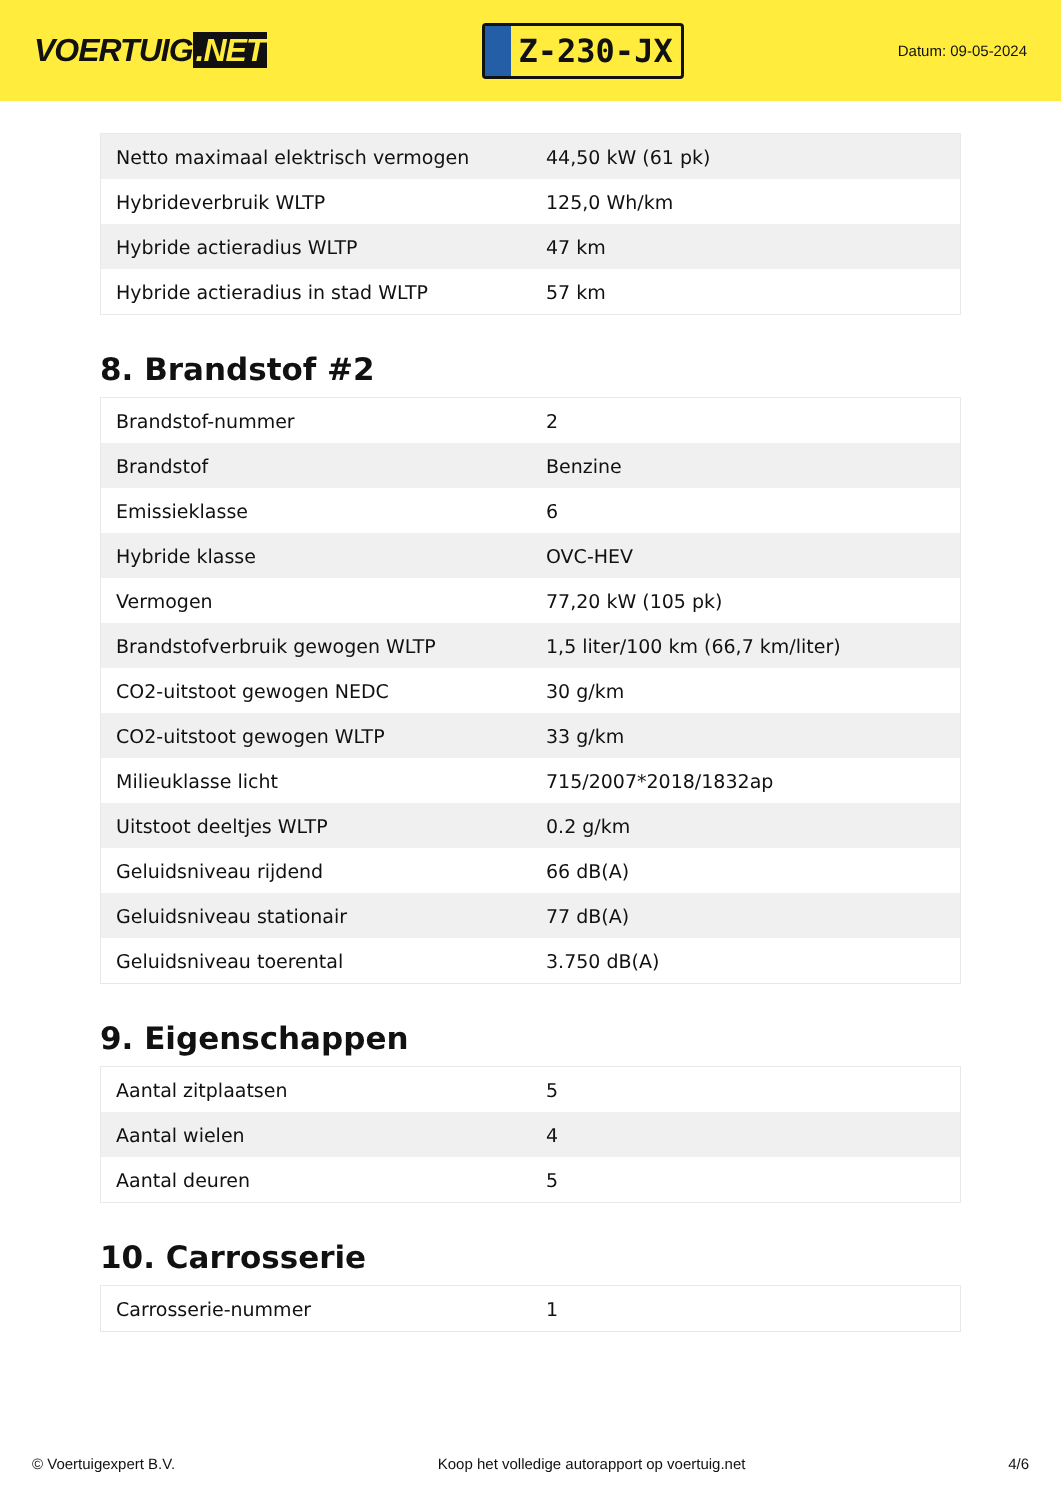VOERTUIG.NET
Z-230-JX
Datum: 09-05-2024
| Netto maximaal elektrisch vermogen | 44,50 kW (61 pk) |
| Hybrideverbruik WLTP | 125,0 Wh/km |
| Hybride actieradius WLTP | 47 km |
| Hybride actieradius in stad WLTP | 57 km |
8. Brandstof #2
| Brandstof-nummer | 2 |
| Brandstof | Benzine |
| Emissieklasse | 6 |
| Hybride klasse | OVC-HEV |
| Vermogen | 77,20 kW (105 pk) |
| Brandstofverbruik gewogen WLTP | 1,5 liter/100 km (66,7 km/liter) |
| CO2-uitstoot gewogen NEDC | 30 g/km |
| CO2-uitstoot gewogen WLTP | 33 g/km |
| Milieuklasse licht | 715/2007*2018/1832ap |
| Uitstoot deeltjes WLTP | 0.2 g/km |
| Geluidsniveau rijdend | 66 dB(A) |
| Geluidsniveau stationair | 77 dB(A) |
| Geluidsniveau toerental | 3.750 dB(A) |
9. Eigenschappen
| Aantal zitplaatsen | 5 |
| Aantal wielen | 4 |
| Aantal deuren | 5 |
10. Carrosserie
| Carrosserie-nummer | 1 |
© Voertuigexpert B.V. Koop het volledige autorapport op voertuig.net 4/6